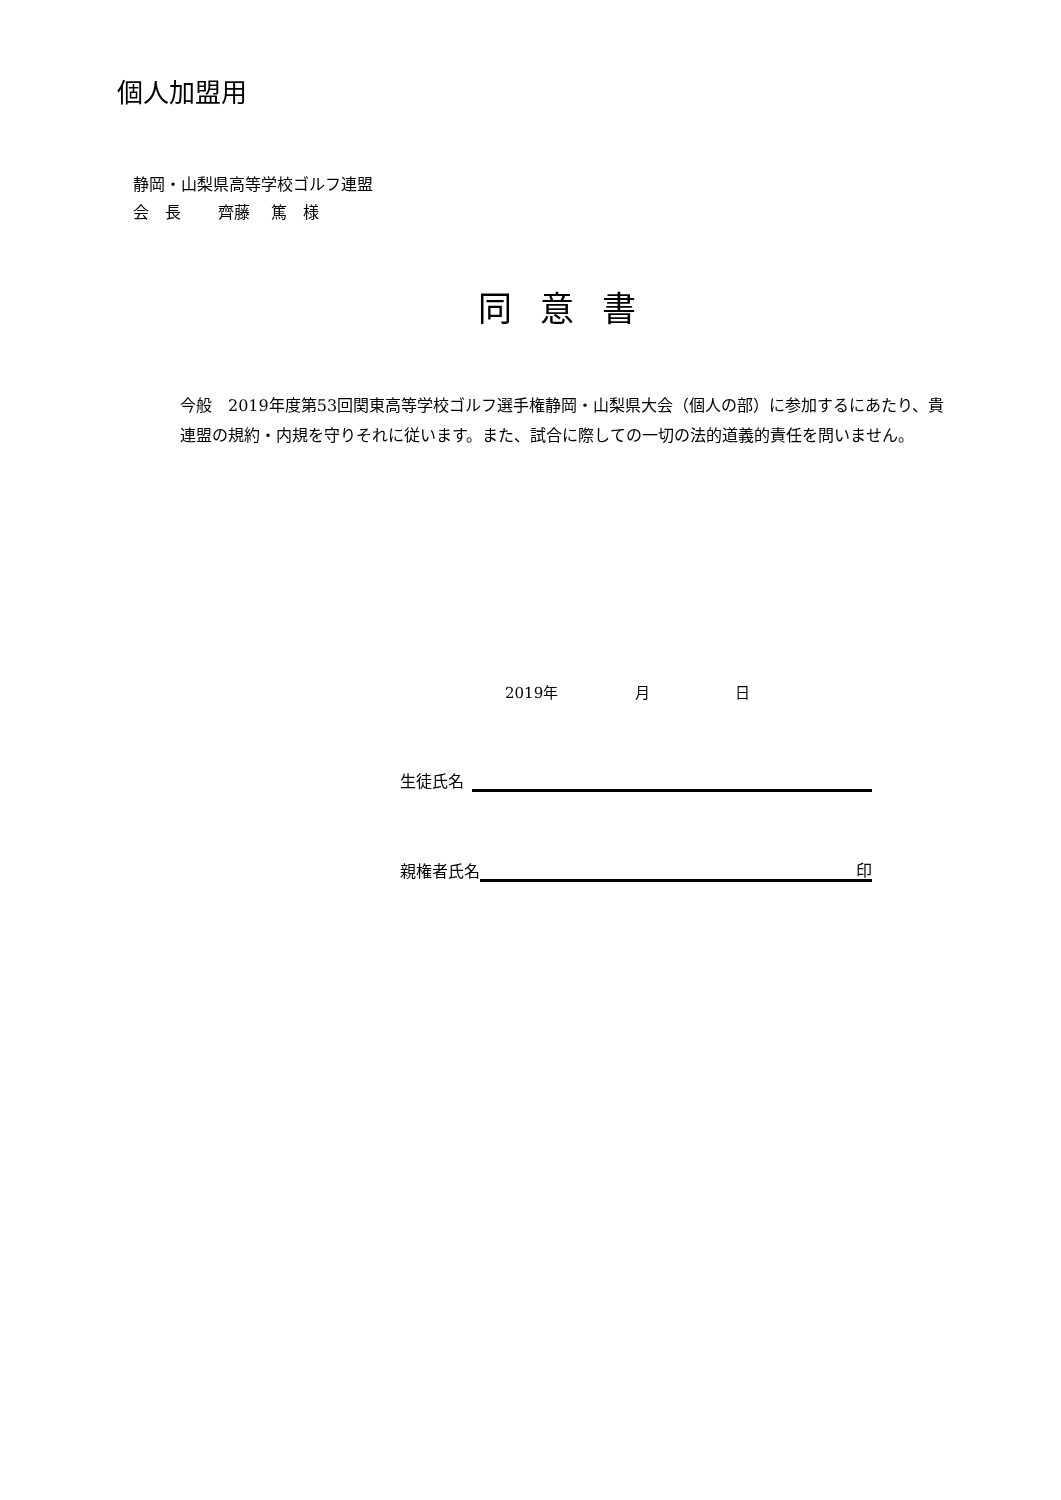個人加盟用
静岡・山梨県高等学校ゴルフ連盟
会　長　　 齊藤　 篤　様
同意書
今般　2019年度第53回関東高等学校ゴルフ選手権静岡・山梨県大会（個人の部）に参加するにあたり、貴連盟の規約・内規を守りそれに従います。また、試合に際しての一切の法的道義的責任を問いません。
2019年 月 日
生徒氏名
親権者氏名
印